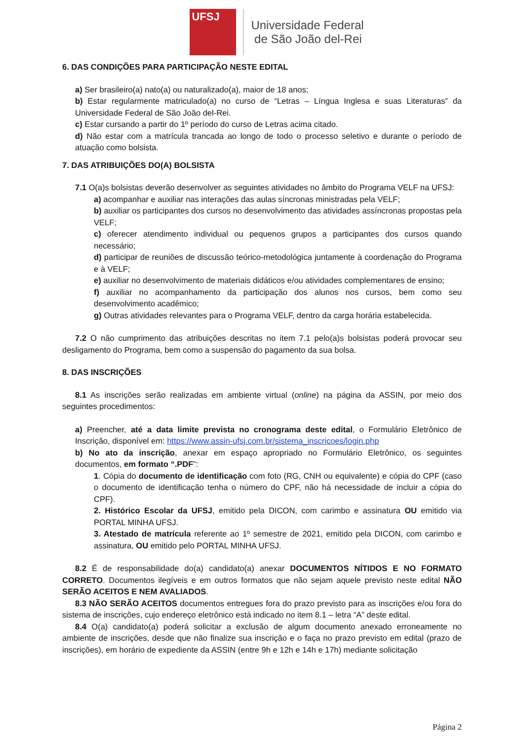UFSJ
Universidade Federal
de São João del-Rei
6. DAS CONDIÇÕES PARA PARTICIPAÇÃO NESTE EDITAL
a) Ser brasileiro(a) nato(a) ou naturalizado(a), maior de 18 anos;
b) Estar regularmente matriculado(a) no curso de “Letras – Língua Inglesa e suas Literaturas” da Universidade Federal de São João del-Rei.
c) Estar cursando a partir do 1º período do curso de Letras acima citado.
d) Não estar com a matrícula trancada ao longo de todo o processo seletivo e durante o período de atuação como bolsista.
7. DAS ATRIBUIÇÕES DO(A) BOLSISTA
7.1 O(a)s bolsistas deverão desenvolver as seguintes atividades no âmbito do Programa VELF na UFSJ:
a) acompanhar e auxiliar nas interações das aulas síncronas ministradas pela VELF;
b) auxiliar os participantes dos cursos no desenvolvimento das atividades assíncronas propostas pela VELF;
c) oferecer atendimento individual ou pequenos grupos a participantes dos cursos quando necessário;
d) participar de reuniões de discussão teórico-metodológica juntamente à coordenação do Programa e à VELF;
e) auxiliar no desenvolvimento de materiais didáticos e/ou atividades complementares de ensino;
f) auxiliar no acompanhamento da participação dos alunos nos cursos, bem como seu desenvolvimento acadêmico;
g) Outras atividades relevantes para o Programa VELF, dentro da carga horária estabelecida.
7.2 O não cumprimento das atribuições descritas no item 7.1 pelo(a)s bolsistas poderá provocar seu desligamento do Programa, bem como a suspensão do pagamento da sua bolsa.
8. DAS INSCRIÇÕES
8.1 As inscrições serão realizadas em ambiente virtual (online) na página da ASSIN, por meio dos seguintes procedimentos:
a) Preencher, até a data limite prevista no cronograma deste edital, o Formulário Eletrônico de Inscrição, disponível em: https://www.assin-ufsj.com.br/sistema_inscricoes/login.php
b) No ato da inscrição, anexar em espaço apropriado no Formulário Eletrônico, os seguintes documentos, em formato “.PDF”:
1. Cópia do documento de identificação com foto (RG, CNH ou equivalente) e cópia do CPF (caso o documento de identificação tenha o número do CPF, não há necessidade de incluir a cópia do CPF).
2. Histórico Escolar da UFSJ, emitido pela DICON, com carimbo e assinatura OU emitido via PORTAL MINHA UFSJ.
3. Atestado de matrícula referente ao 1º semestre de 2021, emitido pela DICON, com carimbo e assinatura, OU emitido pelo PORTAL MINHA UFSJ.
8.2 É de responsabilidade do(a) candidato(a) anexar DOCUMENTOS NÍTIDOS E NO FORMATO CORRETO. Documentos ilegíveis e em outros formatos que não sejam aquele previsto neste edital NÃO SERÃO ACEITOS E NEM AVALIADOS.
8.3 NÃO SERÃO ACEITOS documentos entregues fora do prazo previsto para as inscrições e/ou fora do sistema de inscrições, cujo endereço eletrônico está indicado no item 8.1 – letra “A” deste edital.
8.4 O(a) candidato(a) poderá solicitar a exclusão de algum documento anexado erroneamente no ambiente de inscrições, desde que não finalize sua inscrição e o faça no prazo previsto em edital (prazo de inscrições), em horário de expediente da ASSIN (entre 9h e 12h e 14h e 17h) mediante solicitação
Página 2